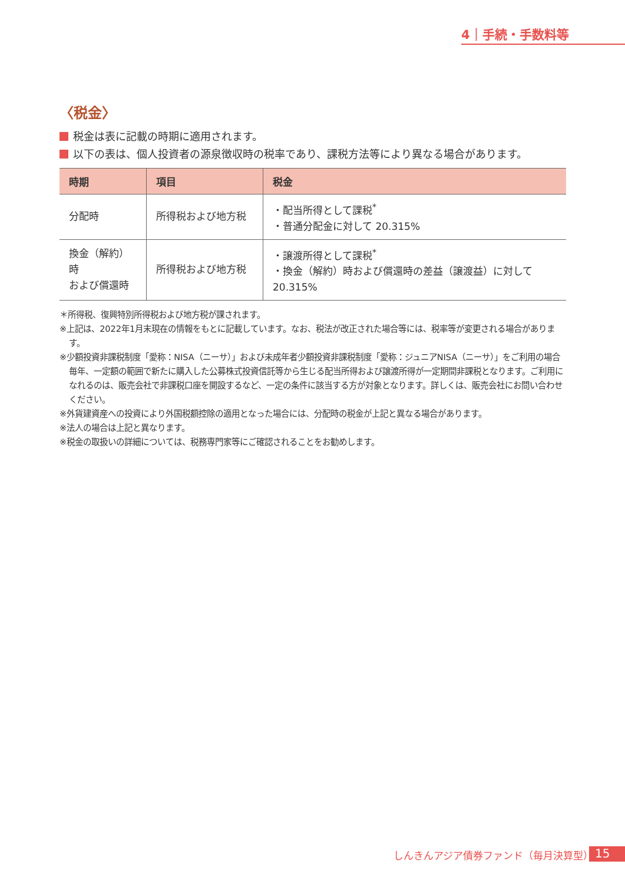4｜手続・手数料等
〈税金〉
税金は表に記載の時期に適用されます。
以下の表は、個人投資者の源泉徴収時の税率であり、課税方法等により異なる場合があります。
| 時期 | 項目 | 税金 |
| --- | --- | --- |
| 分配時 | 所得税および地方税 | ・配当所得として課税<sup>*</sup> ・普通分配金に対して 20.315% |
| 換金（解約）時 および償還時 | 所得税および地方税 | ・譲渡所得として課税<sup>*</sup> ・換金（解約）時および償還時の差益（譲渡益）に対して 20.315% |
＊所得税、復興特別所得税および地方税が課されます。
※上記は、2022年1月末現在の情報をもとに記載しています。なお、税法が改正された場合等には、税率等が変更される場合があります。
※少額投資非課税制度「愛称：NISA（ニーサ）」および未成年者少額投資非課税制度「愛称：ジュニアNISA（ニーサ）」をご利用の場合
毎年、一定額の範囲で新たに購入した公募株式投資信託等から生じる配当所得および譲渡所得が一定期間非課税となります。ご利用になれるのは、販売会社で非課税口座を開設するなど、一定の条件に該当する方が対象となります。詳しくは、販売会社にお問い合わせください。
※外貨建資産への投資により外国税額控除の適用となった場合には、分配時の税金が上記と異なる場合があります。
※法人の場合は上記と異なります。
※税金の取扱いの詳細については、税務専門家等にご確認されることをお勧めします。
しんきんアジア債券ファンド（毎月決算型）
15